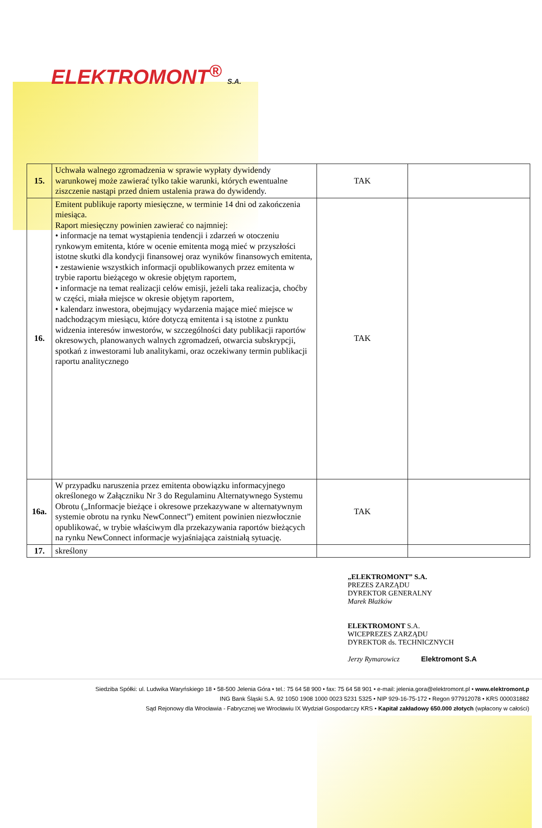ELEKTROMONT<sup>®</sup> S.A.
| 15. | Uchwała walnego zgromadzenia w sprawie wypłaty dywidendy warunkowej może zawierać tylko takie warunki, których ewentualne ziszczenie nastąpi przed dniem ustalenia prawa do dywidendy. | TAK | |
| 16. | Emitent publikuje raporty miesięczne, w terminie 14 dni od zakończenia miesiąca. Raport miesięczny powinien zawierać co najmniej: • informacje na temat wystąpienia tendencji i zdarzeń w otoczeniu rynkowym emitenta, które w ocenie emitenta mogą mieć w przyszłości istotne skutki dla kondycji finansowej oraz wyników finansowych emitenta, • zestawienie wszystkich informacji opublikowanych przez emitenta w trybie raportu bieżącego w okresie objętym raportem, • informacje na temat realizacji celów emisji, jeżeli taka realizacja, choćby w części, miała miejsce w okresie objętym raportem, • kalendarz inwestora, obejmujący wydarzenia mające mieć miejsce w nadchodzącym miesiącu, które dotyczą emitenta i są istotne z punktu widzenia interesów inwestorów, w szczególności daty publikacji raportów okresowych, planowanych walnych zgromadzeń, otwarcia subskrypcji, spotkań z inwestorami lub analitykami, oraz oczekiwany termin publikacji raportu analitycznego | TAK | |
| 16a. | W przypadku naruszenia przez emitenta obowiązku informacyjnego określonego w Załączniku Nr 3 do Regulaminu Alternatywnego Systemu Obrotu („Informacje bieżące i okresowe przekazywane w alternatywnym systemie obrotu na rynku NewConnect”) emitent powinien niezwłocznie opublikować, w trybie właściwym dla przekazywania raportów bieżących na rynku NewConnect informacje wyjaśniająca zaistniałą sytuację. | TAK | |
| 17. | skreślony | | |
„ELEKTROMONT” S.A.
PREZES ZARZĄDU
DYREKTOR GENERALNY
Marek Błażków
ELEKTROMONT S.A.
WICEPREZES ZARZĄDU
DYREKTOR ds. TECHNICZNYCH
Jerzy Rymarowicz Elektromont S.A
Siedziba Spółki: ul. Ludwika Waryńskiego 18 • 58-500 Jelenia Góra • tel.: 75 64 58 900 • fax: 75 64 58 901 • e-mail: jelenia.gora@elektromont.pl • www.elektromont.p
ING Bank Śląski S.A. 92 1050 1908 1000 0023 5231 5325 • NIP 929-16-75-172 • Regon 977912078 • KRS 000031882
Sąd Rejonowy dla Wrocławia - Fabrycznej we Wrocławiu IX Wydział Gospodarczy KRS • Kapitał zakładowy 650.000 złotych (wpłacony w całości)